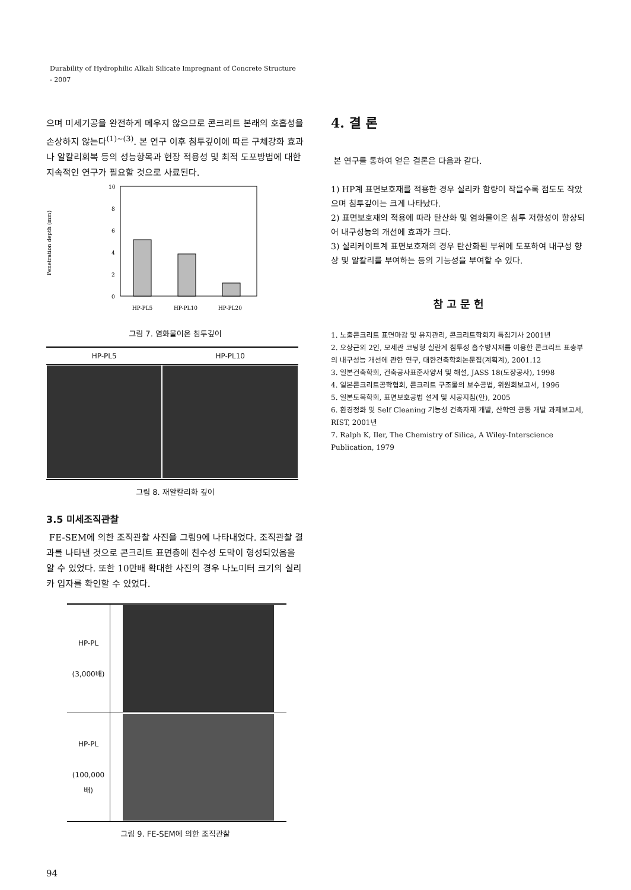Durability of Hydrophilic Alkali Silicate Impregnant of Concrete Structure
- 2007
으며 미세기공을 완전하게 메우지 않으므로 콘크리트 본래의 호흡성을 손상하지 않는다<sup>(1)~(3)</sup>. 본 연구 이후 침투깊이에 따른 구체강화 효과나 알칼리회복 등의 성능항목과 현장 적용성 및 최적 도포방법에 대한 지속적인 연구가 필요할 것으로 사료된다.
Penetration depth (mm)
10
8
6
4
2
0
HP-PL5
HP-PL10
HP-PL20
그림 7. 염화물이온 침투깊이
| HP-PL5 | HP-PL10 |
| --- | --- |
그림 8. 재알칼리화 깊이
3.5 미세조직관찰
FE-SEM에 의한 조직관찰 사진을 그림9에 나타내었다. 조직관찰 결과를 나타낸 것으로 콘크리트 표면층에 친수성 도막이 형성되었음을 알 수 있었다. 또한 10만배 확대한 사진의 경우 나노미터 크기의 실리카 입자를 확인할 수 있었다.
| HP-PL (3,000배) | |
| HP-PL (100,000배) | |
그림 9. FE-SEM에 의한 조직관찰
94
4. 결 론
본 연구를 통하여 얻은 결론은 다음과 같다.
1) HP계 표면보호재를 적용한 경우 실리카 함량이 작을수록 점도도 작았으며 침투깊이는 크게 나타났다.
2) 표면보호재의 적용에 따라 탄산화 및 염화물이온 침투 저항성이 향상되어 내구성능의 개선에 효과가 크다.
3) 실리케이트계 표면보호재의 경우 탄산화된 부위에 도포하여 내구성 향상 및 알칼리를 부여하는 등의 기능성을 부여할 수 있다.
참 고 문 헌
1. 노출콘크리트 표면마감 및 유지관리, 콘크리트학회지 특집기사 2001년
2. 오상근외 2인, 모세관 코팅형 실란계 침투성 흡수방지재를 이용한 콘크리트 표층부의 내구성능 개선에 관한 연구, 대한건축학회논문집(계획계), 2001.12
3. 일본건축학회, 건축공사표준사양서 및 해설, JASS 18(도장공사), 1998
4. 일본콘크리트공학협회, 콘크리트 구조물의 보수공법, 위원회보고서, 1996
5. 일본토목학회, 표면보호공법 설계 및 시공지침(안), 2005
6. 환경정화 및 Self Cleaning 기능성 건축자재 개발, 산학연 공동 개발 과제보고서, RIST, 2001년
7. Ralph K, Iler, The Chemistry of Silica, A Wiley-Interscience Publication, 1979